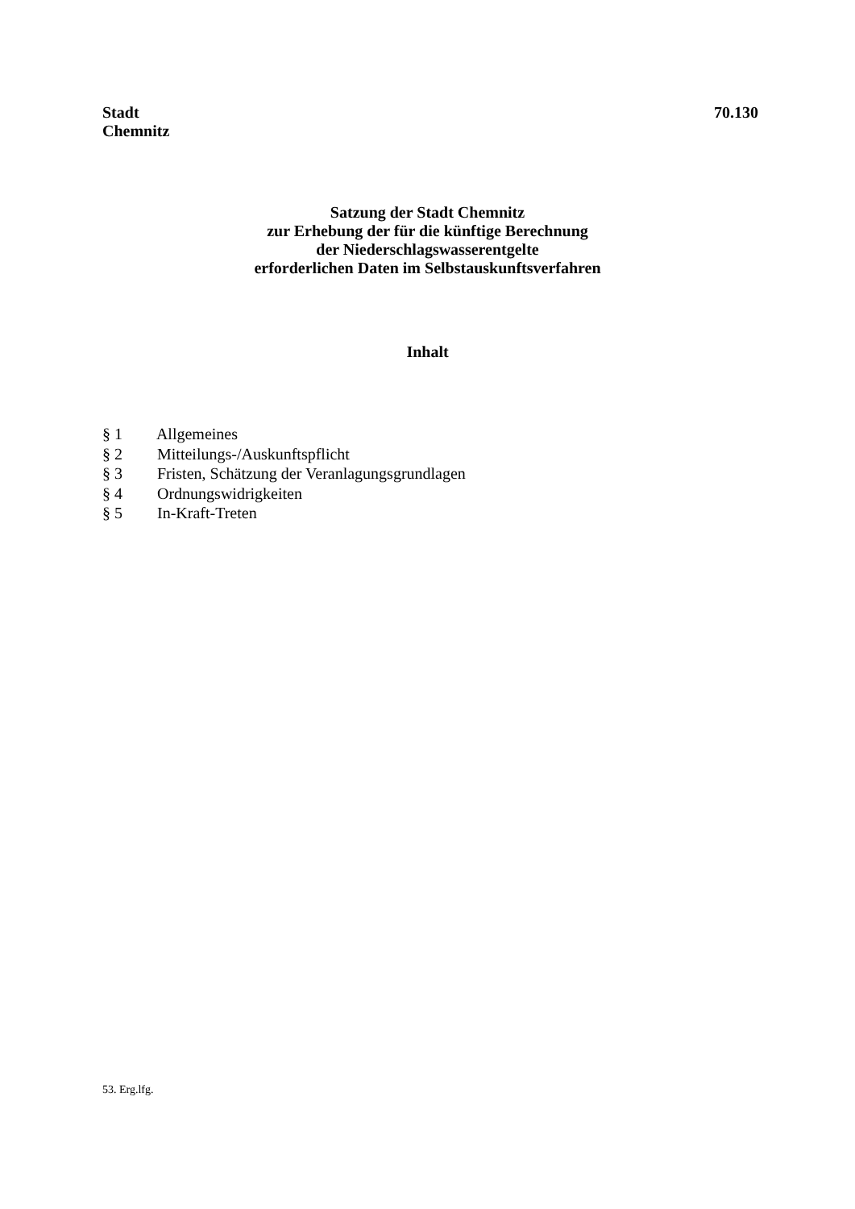Stadt
Chemnitz
70.130
Satzung der Stadt Chemnitz
zur Erhebung der für die künftige Berechnung
der Niederschlagswasserentgelte
erforderlichen Daten im Selbstauskunftsverfahren
Inhalt
§ 1 Allgemeines
§ 2 Mitteilungs-/Auskunftspflicht
§ 3 Fristen, Schätzung der Veranlagungsgrundlagen
§ 4 Ordnungswidrigkeiten
§ 5 In-Kraft-Treten
53. Erg.lfg.